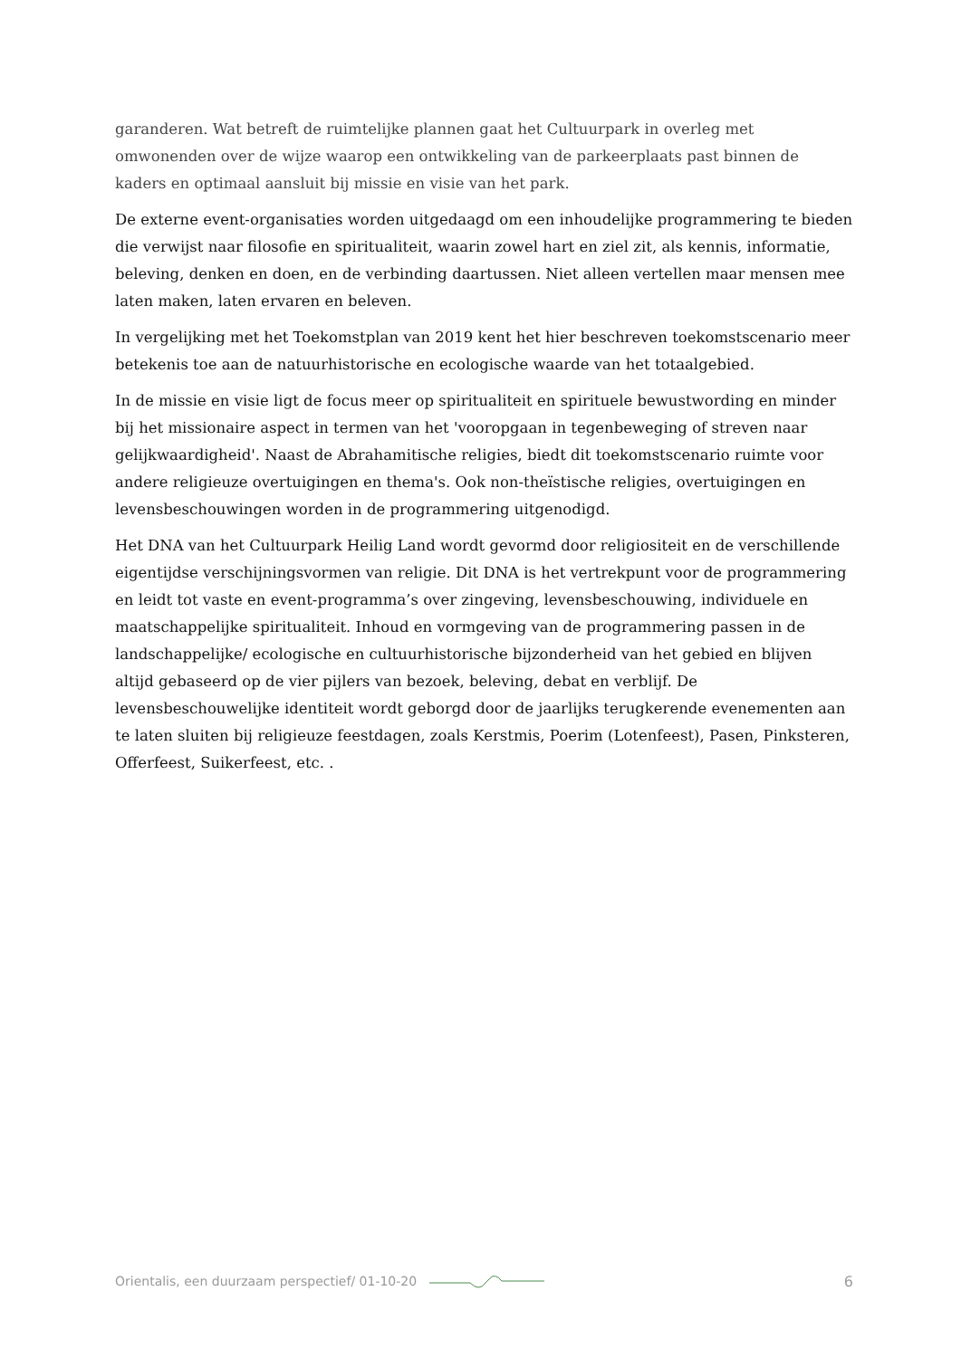garanderen. Wat betreft de ruimtelijke plannen gaat het Cultuurpark in overleg met omwonenden over de wijze waarop een ontwikkeling van de parkeerplaats past binnen de kaders en optimaal aansluit bij missie en visie van het park.
De externe event-organisaties worden uitgedaagd om een inhoudelijke programmering te bieden die verwijst naar filosofie en spiritualiteit, waarin zowel hart en ziel zit, als kennis, informatie, beleving, denken en doen, en de verbinding daartussen. Niet alleen vertellen maar mensen mee laten maken, laten ervaren en beleven.
In vergelijking met het Toekomstplan van 2019 kent het hier beschreven toekomstscenario meer betekenis toe aan de natuurhistorische en ecologische waarde van het totaalgebied.
In de missie en visie ligt de focus meer op spiritualiteit en spirituele bewustwording en minder bij het missionaire aspect in termen van het 'vooropgaan in tegenbeweging of streven naar gelijkwaardigheid'. Naast de Abrahamitische religies, biedt dit toekomstscenario ruimte voor andere religieuze overtuigingen en thema's. Ook non-theïstische religies, overtuigingen en levensbeschouwingen worden in de programmering uitgenodigd.
Het DNA van het Cultuurpark Heilig Land wordt gevormd door religiositeit en de verschillende eigentijdse verschijningsvormen van religie. Dit DNA is het vertrekpunt voor de programmering en leidt tot vaste en event-programma’s over zingeving, levensbeschouwing, individuele en maatschappelijke spiritualiteit. Inhoud en vormgeving van de programmering passen in de landschappelijke/ ecologische en cultuurhistorische bijzonderheid van het gebied en blijven altijd gebaseerd op de vier pijlers van bezoek, beleving, debat en verblijf. De levensbeschouwelijke identiteit wordt geborgd door de jaarlijks terugkerende evenementen aan te laten sluiten bij religieuze feestdagen, zoals Kerstmis, Poerim (Lotenfeest), Pasen, Pinksteren, Offerfeest, Suikerfeest, etc. .
Orientalis, een duurzaam perspectief/ 01-10-20 6